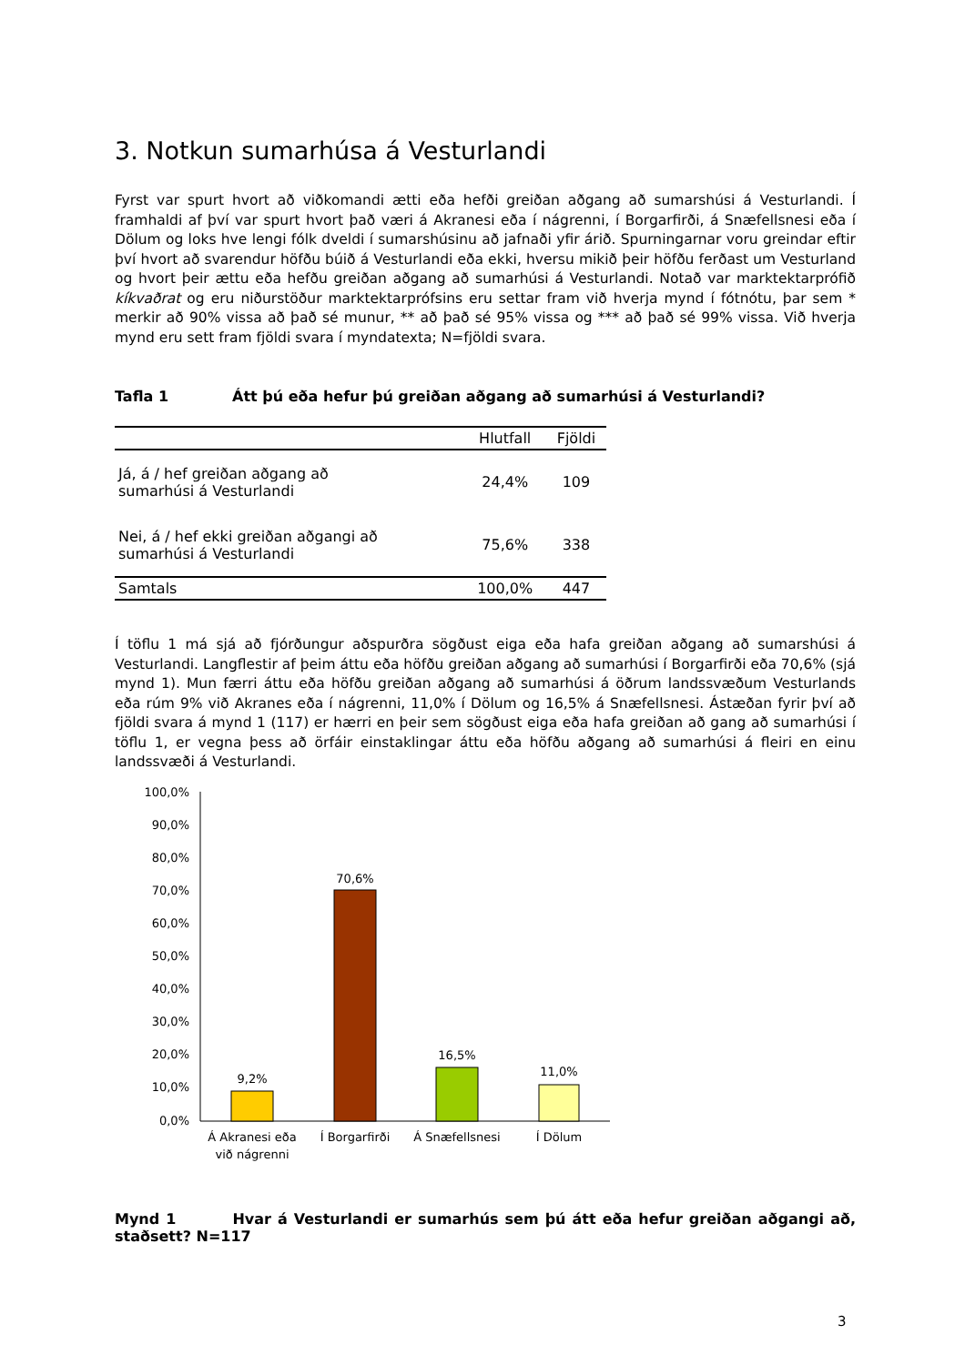3. Notkun sumarhúsa á Vesturlandi
Fyrst var spurt hvort að viðkomandi ætti eða hefði greiðan aðgang að sumarshúsi á Vesturlandi. Í framhaldi af því var spurt hvort það væri á Akranesi eða í nágrenni, í Borgarfirði, á Snæfellsnesi eða í Dölum og loks hve lengi fólk dveldi í sumarshúsinu að jafnaði yfir árið. Spurningarnar voru greindar eftir því hvort að svarendur höfðu búið á Vesturlandi eða ekki, hversu mikið þeir höfðu ferðast um Vesturland og hvort þeir ættu eða hefðu greiðan aðgang að sumarhúsi á Vesturlandi. Notað var marktektarprófið kíkvaðrat og eru niðurstöður marktektarprófsins eru settar fram við hverja mynd í fótnótu, þar sem * merkir að 90% vissa að það sé munur, ** að það sé 95% vissa og *** að það sé 99% vissa. Við hverja mynd eru sett fram fjöldi svara í myndatexta; N=fjöldi svara.
Tafla 1 Átt þú eða hefur þú greiðan aðgang að sumarhúsi á Vesturlandi?
| | Hlutfall | Fjöldi |
| --- | --- | --- |
| Já, á / hef greiðan aðgang að sumarhúsi á Vesturlandi | 24,4% | 109 |
| Nei, á / hef ekki greiðan aðgangi að sumarhúsi á Vesturlandi | 75,6% | 338 |
| Samtals | 100,0% | 447 |
Í töflu 1 má sjá að fjórðungur aðspurðra sögðust eiga eða hafa greiðan aðgang að sumarshúsi á Vesturlandi. Langflestir af þeim áttu eða höfðu greiðan aðgang að sumarhúsi í Borgarfirði eða 70,6% (sjá mynd 1). Mun færri áttu eða höfðu greiðan aðgang að sumarhúsi á öðrum landssvæðum Vesturlands eða rúm 9% við Akranes eða í nágrenni, 11,0% í Dölum og 16,5% á Snæfellsnesi. Ástæðan fyrir því að fjöldi svara á mynd 1 (117) er hærri en þeir sem sögðust eiga eða hafa greiðan að gang að sumarhúsi í töflu 1, er vegna þess að örfáir einstaklingar áttu eða höfðu aðgang að sumarhúsi á fleiri en einu landssvæði á Vesturlandi.
100,0%
90,0%
80,0%
70,0%
60,0%
50,0%
40,0%
30,0%
20,0%
10,0%
0,0%
9,2%
70,6%
16,5%
11,0%
Á Akranesi eða
við nágrenni
Í Borgarfirði
Á Snæfellsnesi
Í Dölum
Mynd 1 Hvar á Vesturlandi er sumarhús sem þú átt eða hefur greiðan aðgangi að, staðsett? N=117
3